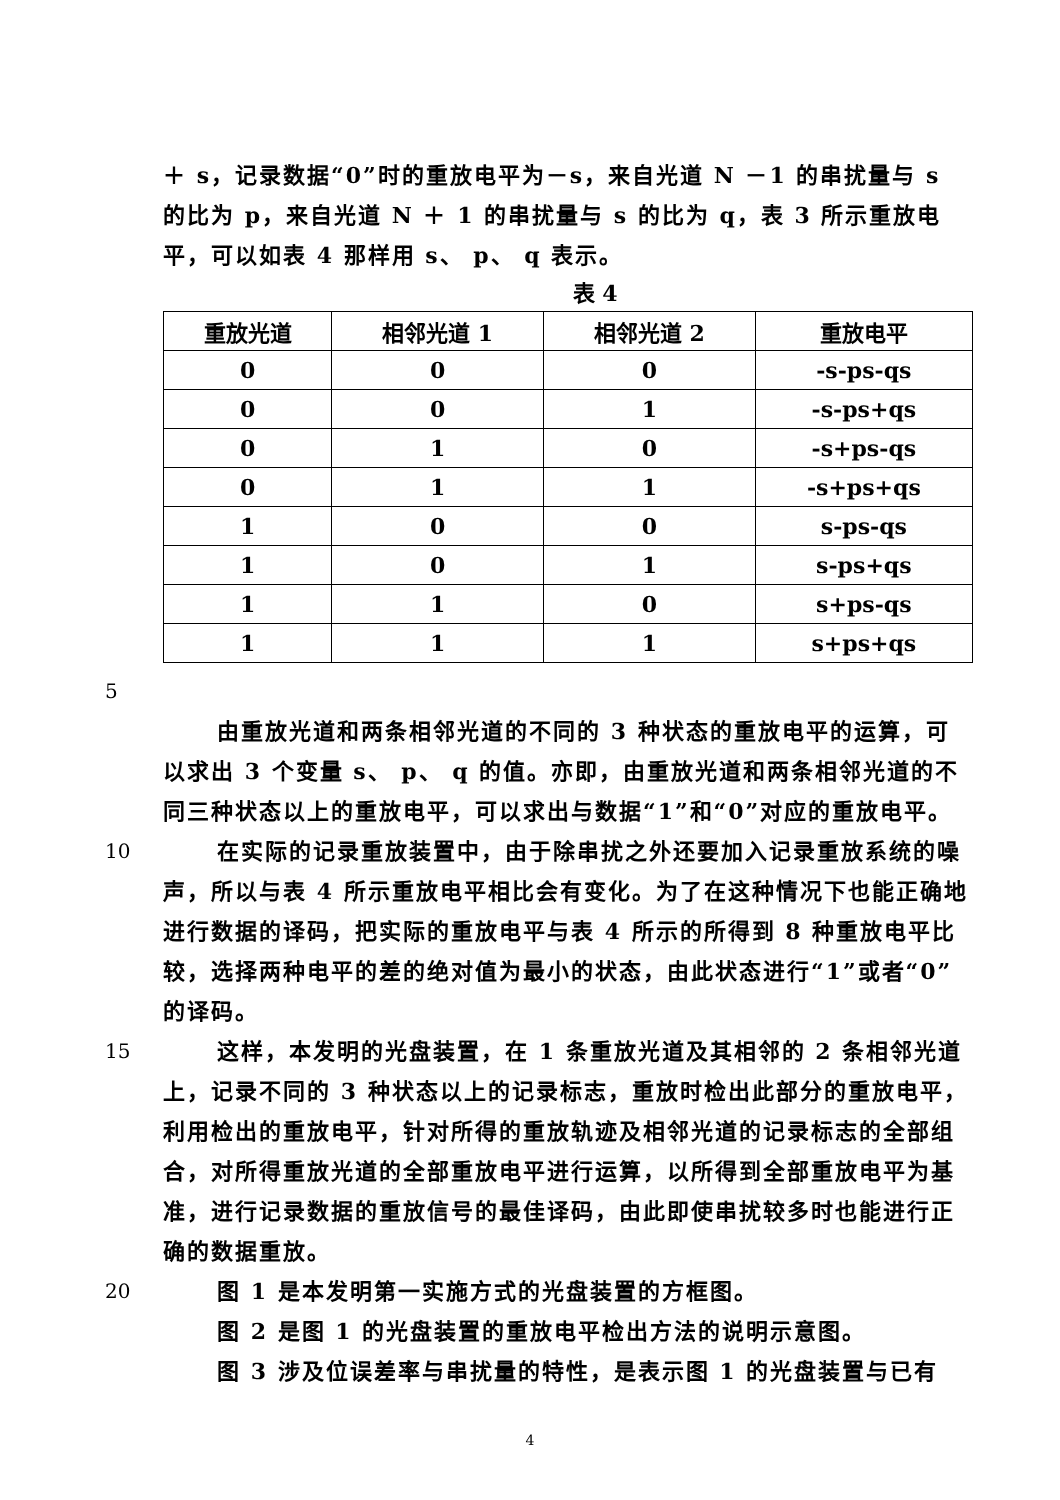＋ s，记录数据“0”时的重放电平为－s，来自光道 N －1 的串扰量与 s 的比为 p，来自光道 N ＋ 1 的串扰量与 s 的比为 q，表 3 所示重放电平，可以如表 4 那样用 s、 p、 q 表示。
表 4
| 重放光道 | 相邻光道 1 | 相邻光道 2 | 重放电平 |
| --- | --- | --- | --- |
| 0 | 0 | 0 | -s-ps-qs |
| 0 | 0 | 1 | -s-ps+qs |
| 0 | 1 | 0 | -s+ps-qs |
| 0 | 1 | 1 | -s+ps+qs |
| 1 | 0 | 0 | s-ps-qs |
| 1 | 0 | 1 | s-ps+qs |
| 1 | 1 | 0 | s+ps-qs |
| 1 | 1 | 1 | s+ps+qs |
5
由重放光道和两条相邻光道的不同的 3 种状态的重放电平的运算，可以求出 3 个变量 s、 p、 q 的值。亦即，由重放光道和两条相邻光道的不同三种状态以上的重放电平，可以求出与数据“1”和“0”对应的重放电平。
10 在实际的记录重放装置中，由于除串扰之外还要加入记录重放系统的噪声，所以与表 4 所示重放电平相比会有变化。为了在这种情况下也能正确地进行数据的译码，把实际的重放电平与表 4 所示的所得到 8 种重放电平比较，选择两种电平的差的绝对值为最小的状态，由此状态进行“1”或者“0”的译码。
15 这样，本发明的光盘装置，在 1 条重放光道及其相邻的 2 条相邻光道上，记录不同的 3 种状态以上的记录标志，重放时检出此部分的重放电平，利用检出的重放电平，针对所得的重放轨迹及相邻光道的记录标志的全部组合，对所得重放光道的全部重放电平进行运算，以所得到全部重放电平为基准，进行记录数据的重放信号的最佳译码，由此即使串扰较多时也能进行正确的数据重放。
20 图 1 是本发明第一实施方式的光盘装置的方框图。
图 2 是图 1 的光盘装置的重放电平检出方法的说明示意图。
图 3 涉及位误差率与串扰量的特性，是表示图 1 的光盘装置与已有
4